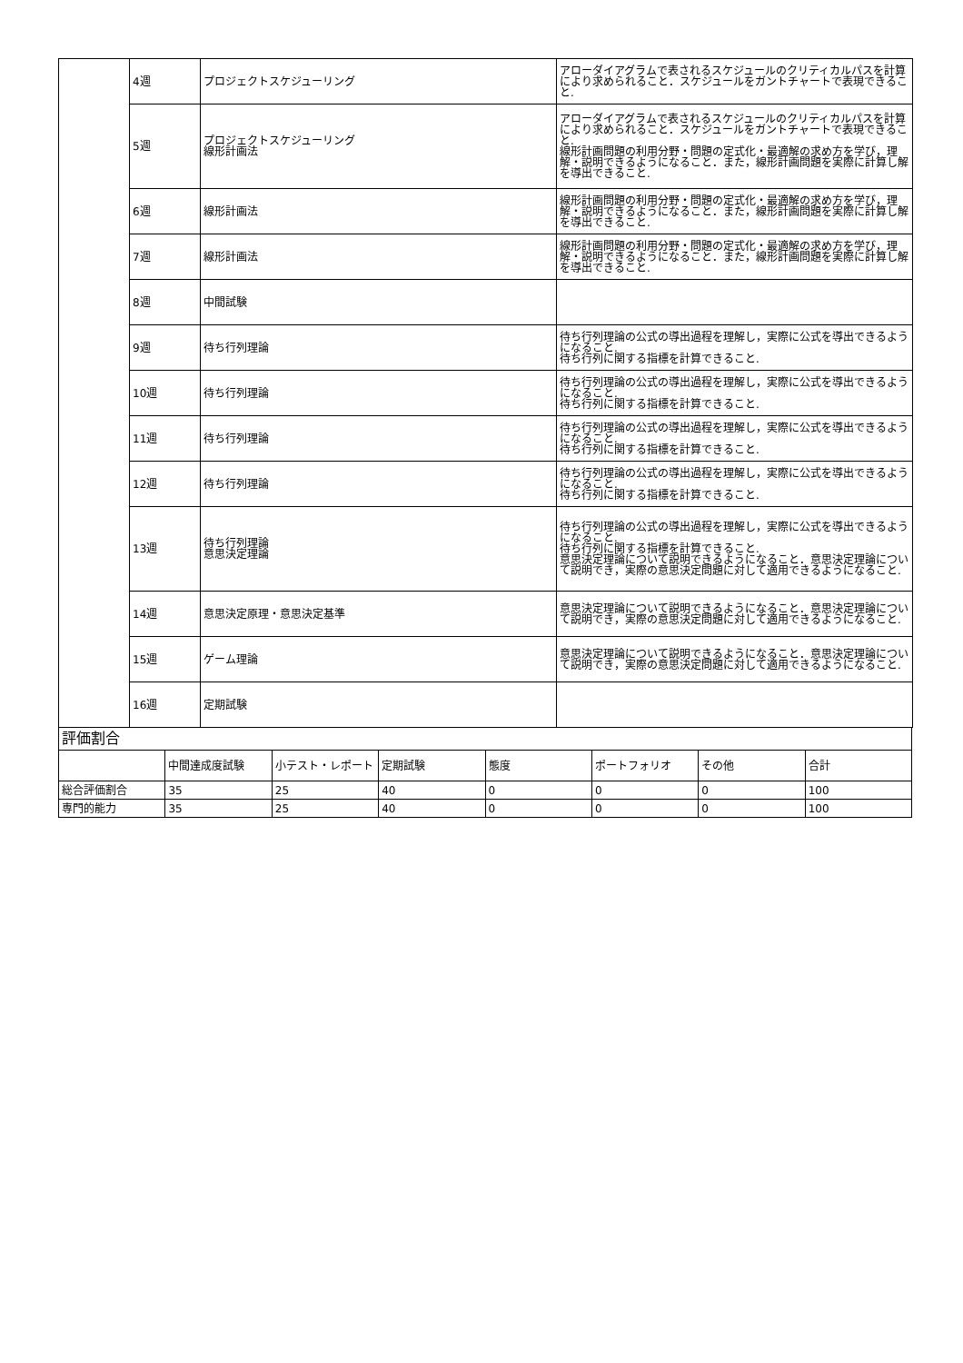| | 4週 | プロジェクトスケジューリング | アローダイアグラムで表されるスケジュールのクリティカルパスを計算により求められること．スケジュールをガントチャートで表現できること. |
| | 5週 | プロジェクトスケジューリング 線形計画法 | アローダイアグラムで表されるスケジュールのクリティカルパスを計算により求められること．スケジュールをガントチャートで表現できること. 線形計画問題の利用分野・問題の定式化・最適解の求め方を学び，理解・説明できるようになること．また，線形計画問題を実際に計算し解を導出できること. |
| | 6週 | 線形計画法 | 線形計画問題の利用分野・問題の定式化・最適解の求め方を学び，理解・説明できるようになること．また，線形計画問題を実際に計算し解を導出できること. |
| | 7週 | 線形計画法 | 線形計画問題の利用分野・問題の定式化・最適解の求め方を学び，理解・説明できるようになること．また，線形計画問題を実際に計算し解を導出できること. |
| | 8週 | 中間試験 | |
| | 9週 | 待ち行列理論 | 待ち行列理論の公式の導出過程を理解し，実際に公式を導出できるようになること. 待ち行列に関する指標を計算できること. |
| | 10週 | 待ち行列理論 | 待ち行列理論の公式の導出過程を理解し，実際に公式を導出できるようになること. 待ち行列に関する指標を計算できること. |
| | 11週 | 待ち行列理論 | 待ち行列理論の公式の導出過程を理解し，実際に公式を導出できるようになること. 待ち行列に関する指標を計算できること. |
| | 12週 | 待ち行列理論 | 待ち行列理論の公式の導出過程を理解し，実際に公式を導出できるようになること. 待ち行列に関する指標を計算できること. |
| | 13週 | 待ち行列理論 意思決定理論 | 待ち行列理論の公式の導出過程を理解し，実際に公式を導出できるようになること. 待ち行列に関する指標を計算できること. 意思決定理論について説明できるようになること．意思決定理論について説明でき，実際の意思決定問題に対して適用できるようになること. |
| | 14週 | 意思決定原理・意思決定基準 | 意思決定理論について説明できるようになること．意思決定理論について説明でき，実際の意思決定問題に対して適用できるようになること. |
| | 15週 | ゲーム理論 | 意思決定理論について説明できるようになること．意思決定理論について説明でき，実際の意思決定問題に対して適用できるようになること. |
| | 16週 | 定期試験 | |
| 評価割合 | | | | | | | |
| | 中間達成度試験 | 小テスト・レポート | 定期試験 | 態度 | ポートフォリオ | その他 | 合計 |
| 総合評価割合 | 35 | 25 | 40 | 0 | 0 | 0 | 100 |
| 専門的能力 | 35 | 25 | 40 | 0 | 0 | 0 | 100 |